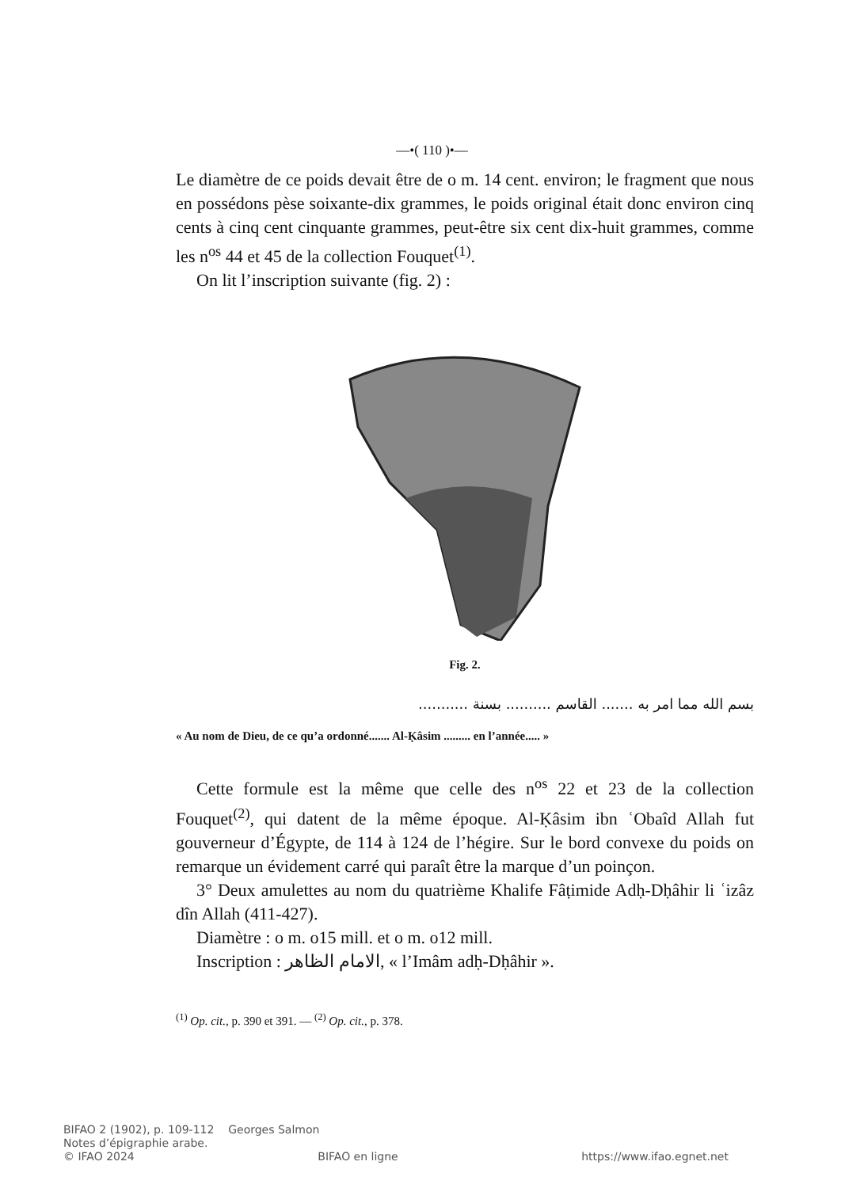—•( 110 )•—
Le diamètre de ce poids devait être de o m. 14 cent. environ; le fragment que nous en possédons pèse soixante-dix grammes, le poids original était donc environ cinq cents à cinq cent cinquante grammes, peut-être six cent dix-huit grammes, comme les n<sup>os</sup> 44 et 45 de la collection Fouquet<sup>(1)</sup>.
On lit l’inscription suivante (fig. 2) :
Fig. 2.
بسم الله مما امر به ....... القاسم .......... بسنة ...........
« Au nom de Dieu, de ce qu’a ordonné....... Al-Ḳâsim ......... en l’année..... »
Cette formule est la même que celle des n<sup>os</sup> 22 et 23 de la collection Fouquet<sup>(2)</sup>, qui datent de la même époque. Al-Ḳâsim ibn ʿObaîd Allah fut gouverneur d’Égypte, de 114 à 124 de l’hégire. Sur le bord convexe du poids on remarque un évidement carré qui paraît être la marque d’un poinçon.
3° Deux amulettes au nom du quatrième Khalife Fâṭimide Adḥ-Dḥâhir li ʿizâz dîn Allah (411-427).
Diamètre : o m. o15 mill. et o m. o12 mill.
Inscription : الامام الظاهر, « l’Imâm adḥ-Dḥâhir ».
<sup>(1)</sup> Op. cit., p. 390 et 391. — <sup>(2)</sup> Op. cit., p. 378.
BIFAO 2 (1902), p. 109-112 Georges Salmon
Notes d’épigraphie arabe.
© IFAO 2024 BIFAO en ligne https://www.ifao.egnet.net